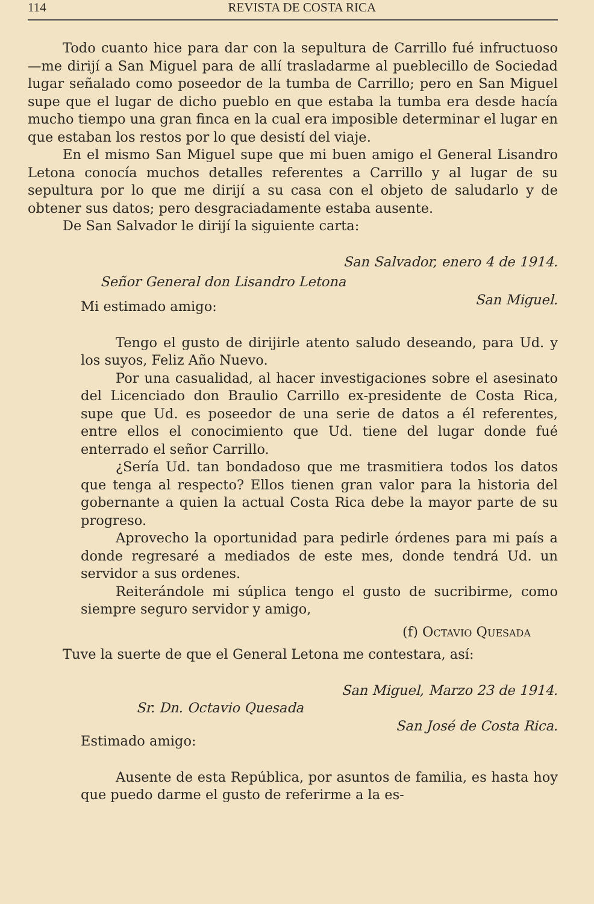114 REVISTA DE COSTA RICA
Todo cuanto hice para dar con la sepultura de Carrillo fué infructuoso—me dirijí a San Miguel para de allí trasladarme al pueblecillo de Sociedad lugar señalado como poseedor de la tumba de Carrillo; pero en San Miguel supe que el lugar de dicho pueblo en que estaba la tumba era desde hacía mucho tiempo una gran finca en la cual era imposible determinar el lugar en que estaban los restos por lo que desistí del viaje.
En el mismo San Miguel supe que mi buen amigo el General Lisandro Letona conocía muchos detalles referentes a Carrillo y al lugar de su sepultura por lo que me dirijí a su casa con el objeto de saludarlo y de obtener sus datos; pero desgraciadamente estaba ausente.
De San Salvador le dirijí la siguiente carta:
San Salvador, enero 4 de 1914.
Señor General don Lisandro Letona
San Miguel.
Mi estimado amigo:
Tengo el gusto de dirijirle atento saludo deseando, para Ud. y los suyos, Feliz Año Nuevo.
Por una casualidad, al hacer investigaciones sobre el asesinato del Licenciado don Braulio Carrillo ex-presidente de Costa Rica, supe que Ud. es poseedor de una serie de datos a él referentes, entre ellos el conocimiento que Ud. tiene del lugar donde fué enterrado el señor Carrillo.
¿Sería Ud. tan bondadoso que me trasmitiera todos los datos que tenga al respecto? Ellos tienen gran valor para la historia del gobernante a quien la actual Costa Rica debe la mayor parte de su progreso.
Aprovecho la oportunidad para pedirle órdenes para mi país a donde regresaré a mediados de este mes, donde tendrá Ud. un servidor a sus ordenes.
Reiterándole mi súplica tengo el gusto de sucribirme, como siempre seguro servidor y amigo,
(f) Octavio Quesada
Tuve la suerte de que el General Letona me contestara, así:
San Miguel, Marzo 23 de 1914.
Sr. Dn. Octavio Quesada
San José de Costa Rica.
Estimado amigo:
Ausente de esta República, por asuntos de familia, es hasta hoy que puedo darme el gusto de referirme a la es-